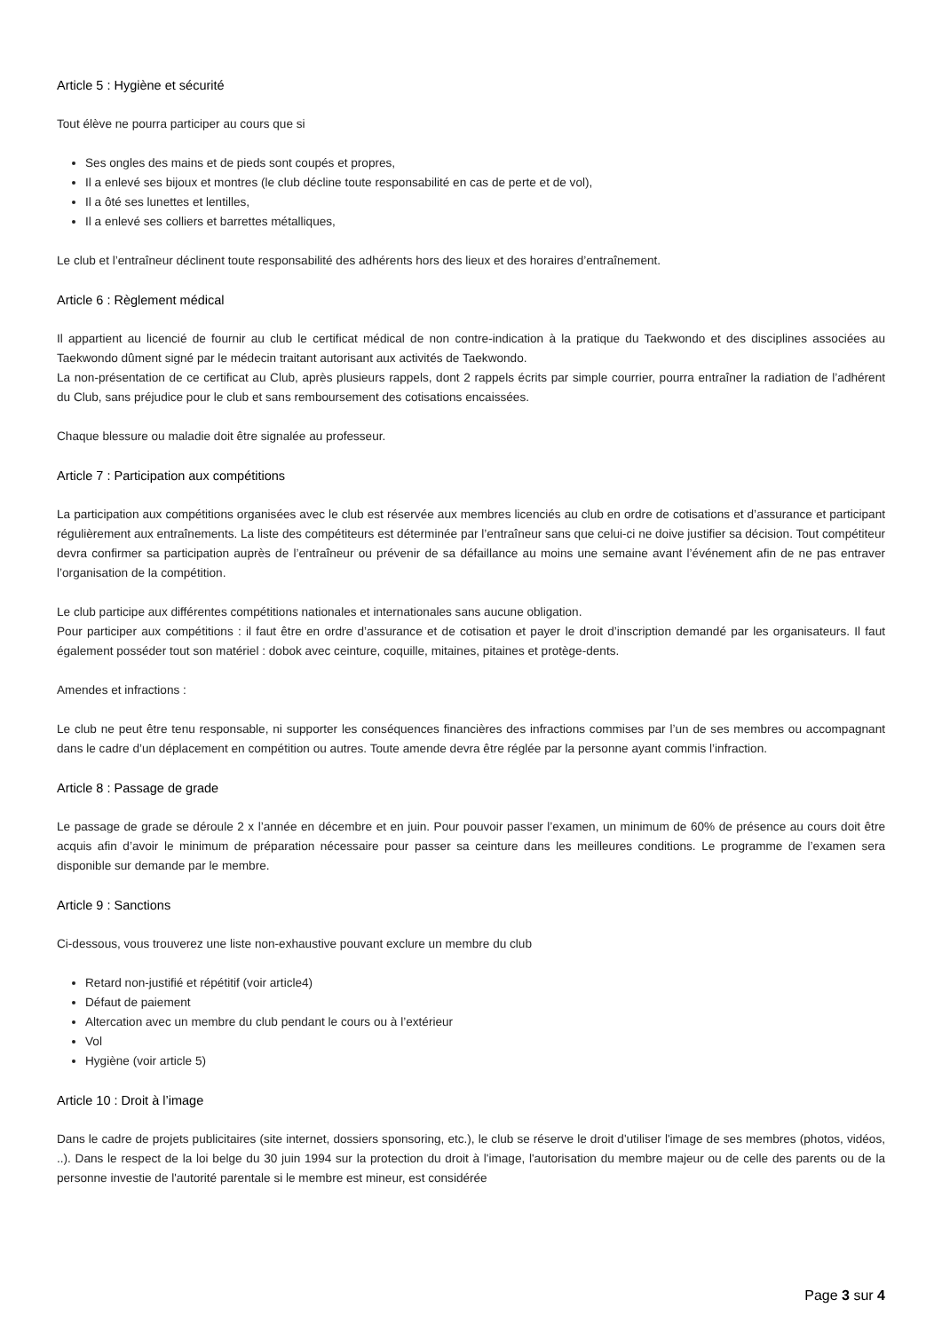Article 5 : Hygiène et sécurité
Tout élève ne pourra participer au cours que si
Ses ongles des mains et de pieds sont coupés et propres,
Il a enlevé ses bijoux et montres (le club décline toute responsabilité en cas de perte et de vol),
Il a ôté ses lunettes et lentilles,
Il a enlevé ses colliers et barrettes métalliques,
Le club et l’entraîneur déclinent toute responsabilité des adhérents hors des lieux et des horaires d’entraînement.
Article 6 : Règlement médical
Il appartient au licencié de fournir au club le certificat médical de non contre-indication à la pratique du Taekwondo et des disciplines associées au Taekwondo dûment signé par le médecin traitant autorisant aux activités de Taekwondo.
La non-présentation de ce certificat au Club, après plusieurs rappels, dont 2 rappels écrits par simple courrier, pourra entraîner la radiation de l’adhérent du Club, sans préjudice pour le club et sans remboursement des cotisations encaissées.
Chaque blessure ou maladie doit être signalée au professeur.
Article 7 : Participation aux compétitions
La participation aux compétitions organisées avec le club est réservée aux membres licenciés au club en ordre de cotisations et d’assurance et participant régulièrement aux entraînements. La liste des compétiteurs est déterminée par l’entraîneur sans que celui-ci ne doive justifier sa décision. Tout compétiteur devra confirmer sa participation auprès de l’entraîneur ou prévenir de sa défaillance au moins une semaine avant l’événement afin de ne pas entraver l’organisation de la compétition.
Le club participe aux différentes compétitions nationales et internationales sans aucune obligation.
Pour participer aux compétitions : il faut être en ordre d’assurance et de cotisation et payer le droit d’inscription demandé par les organisateurs. Il faut également posséder tout son matériel : dobok avec ceinture, coquille, mitaines, pitaines et protège-dents.
Amendes et infractions :
Le club ne peut être tenu responsable, ni supporter les conséquences financières des infractions commises par l’un de ses membres ou accompagnant dans le cadre d’un déplacement en compétition ou autres. Toute amende devra être réglée par la personne ayant commis l’infraction.
Article 8 : Passage de grade
Le passage de grade se déroule 2 x l’année en décembre et en juin. Pour pouvoir passer l’examen, un minimum de 60% de présence au cours doit être acquis afin d’avoir le minimum de préparation nécessaire pour passer sa ceinture dans les meilleures conditions. Le programme de l’examen sera disponible sur demande par le membre.
Article 9 : Sanctions
Ci-dessous, vous trouverez une liste non-exhaustive pouvant exclure un membre du club
Retard non-justifié et répétitif (voir article4)
Défaut de paiement
Altercation avec un membre du club pendant le cours ou à l’extérieur
Vol
Hygiène (voir article 5)
Article 10 : Droit à l’image
Dans le cadre de projets publicitaires (site internet, dossiers sponsoring, etc.), le club se réserve le droit d'utiliser l'image de ses membres (photos, vidéos, ..). Dans le respect de la loi belge du 30 juin 1994 sur la protection du droit à l'image, l'autorisation du membre majeur ou de celle des parents ou de la personne investie de l'autorité parentale si le membre est mineur, est considérée
Page 3 sur 4